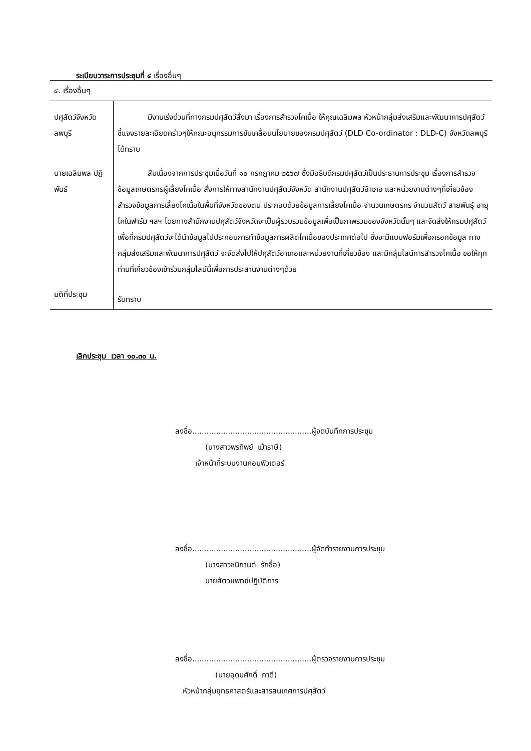ระเบียบวาระการประชุมที่ ๔ เรื่องอื่นๆ
| ๔. เรื่องอื่นๆ | |
| ปศุสัตว์จังหวัด ลพบุรี | มีงานเร่งด่วนที่ทางกรมปศุสัตว์สั่งมา เรื่องการสำรวจโคเนื้อ ให้คุณเฉลิมพล หัวหน้ากลุ่มส่งเสริมและพัฒนาการปศุสัตว์ ชี้แจงรายละเอียดคร่าวๆให้คณะอนุกรรมการขับเคลื่อนนโยบายของกรมปศุสัตว์ (DLD Co-ordinator : DLD-C) จังหวัดลพบุรีได้ทราบ |
| นายเฉลิมพล ปฏิพันธ์ | สืบเนื่องจากการประชุมเมื่อวันที่ ๑๐ กรกฎาคม ๒๕๖๗ ซึ่งมีอธิบดีกรมปศุสัตว์เป็นประธานการประชุม เรื่องการสำรวจข้อมูลเกษตรกรผู้เลี้ยงโคเนื้อ สั่งการให้ทางสำนักงานปศุสัตว์จังหวัด สำนักงานปศุสัตว์อำเภอ และหน่วยงานต่างๆที่เกี่ยวข้อง สำรวจข้อมูลการเลี้ยงโคเนื้อในพื้นที่จังหวัดของตน ประกอบด้วยข้อมูลการเลี้ยงโคเนื้อ จำนวนเกษตรกร จำนวนสัตว์ สายพันธุ์ อายุโคในฟาร์ม ฯลฯ โดยทางสำนักงานปศุสัตว์จังหวัดจะเป็นผู้รวบรวมข้อมูลเพื่อเป็นภาพรวมของจังหวัดนั้นๆ และจัดส่งให้กรมปศุสัตว์ เพื่อที่กรมปศุสัตว์จะได้นำข้อมูลไปประกอบการทำข้อมูลการผลิตโคเนื้อของประเทศต่อไป ซึ่งจะมีแบบฟอร์มเพื่อกรอกข้อมูล ทางกลุ่มส่งเสริมและพัฒนาการปศุสัตว์ จะจัดส่งไปให้ปศุสัตว์อำเภอและหน่วยงานที่เกี่ยวข้อง และมีกลุ่มไลน์การสำรวจโคเนื้อ ขอให้ทุกท่านที่เกี่ยวข้องเข้าร่วมกลุ่มไลน์นี้เพื่อการประสานงานต่างๆด้วย |
| มติที่ประชุม | รับทราบ |
เลิกประชุม เวลา ๑๐.๓๐ น.
ลงชื่อ..................................................ผู้จดบันทึกการประชุม
(นางสาวพรทิพย์ เม้าราษี)
เจ้าหน้าที่ระบบงานคอมพิวเตอร์
ลงชื่อ..................................................ผู้จัดทำรายงานการประชุม
(นางสาวชนิกานต์ รักชื่อ)
นายสัตวแพทย์ปฏิบัติการ
ลงชื่อ..................................................ผู้ตรวจรายงานการประชุม
(นายอุดมศักดิ์ ภาดี)
หัวหน้ากลุ่มยุทธศาสตร์และสารสนเทศการปศุสัตว์